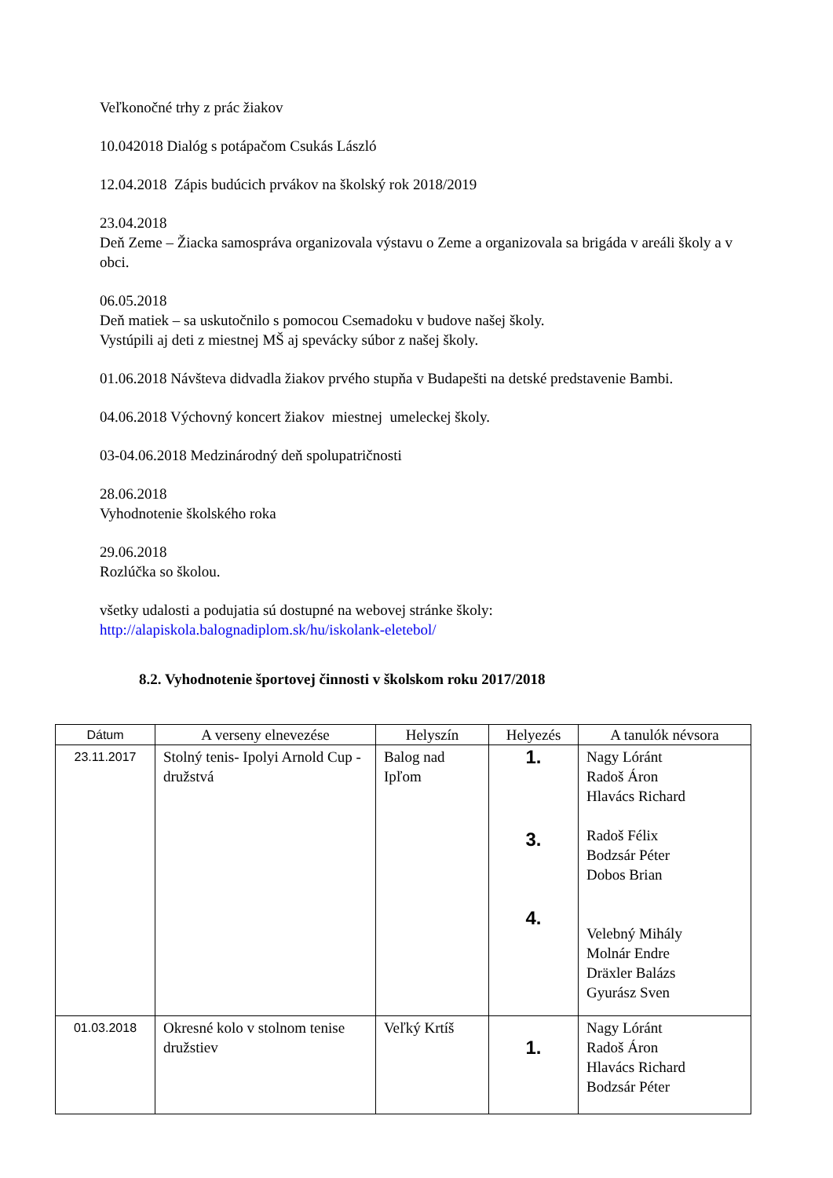Veľkonočné trhy z prác žiakov
10.042018 Dialóg s potápačom Csukás László
12.04.2018 Zápis budúcich prvákov na školský rok 2018/2019
23.04.2018
Deň Zeme – Žiacka samospráva organizovala výstavu o Zeme a organizovala sa brigáda v areáli školy a v obci.
06.05.2018
Deň matiek – sa uskutočnilo s pomocou Csemadoku v budove našej školy.
Vystúpili aj deti z miestnej MŠ aj spevácky súbor z našej školy.
01.06.2018 Návšteva didvadla žiakov prvého stupňa v Budapešti na detské predstavenie Bambi.
04.06.2018 Výchovný koncert žiakov miestnej umeleckej školy.
03-04.06.2018 Medzinárodný deň spolupatričnosti
28.06.2018
Vyhodnotenie školského roka
29.06.2018
Rozlúčka so školou.
všetky udalosti a podujatia sú dostupné na webovej stránke školy:
http://alapiskola.balognadiplom.sk/hu/iskolank-eletebol/
8.2. Vyhodnotenie športovej činnosti v školskom roku 2017/2018
| Dátum | A verseny elnevezése | Helyszín | Helyezés | A tanulók névsora |
| --- | --- | --- | --- | --- |
| 23.11.2017 | Stolný tenis- Ipolyi Arnold Cup - družstvá | Balog nad Ipľom | 1. 3. 4. | Nagy Lóránt Radoš Áron Hlavács Richard Radoš Félix Bodzsár Péter Dobos Brian Velebný Mihály Molnár Endre Dräxler Balázs Gyurász Sven |
| 01.03.2018 | Okresné kolo v stolnom tenise družstiev | Veľký Krtíš | 1. | Nagy Lóránt Radoš Áron Hlavács Richard Bodzsár Péter |